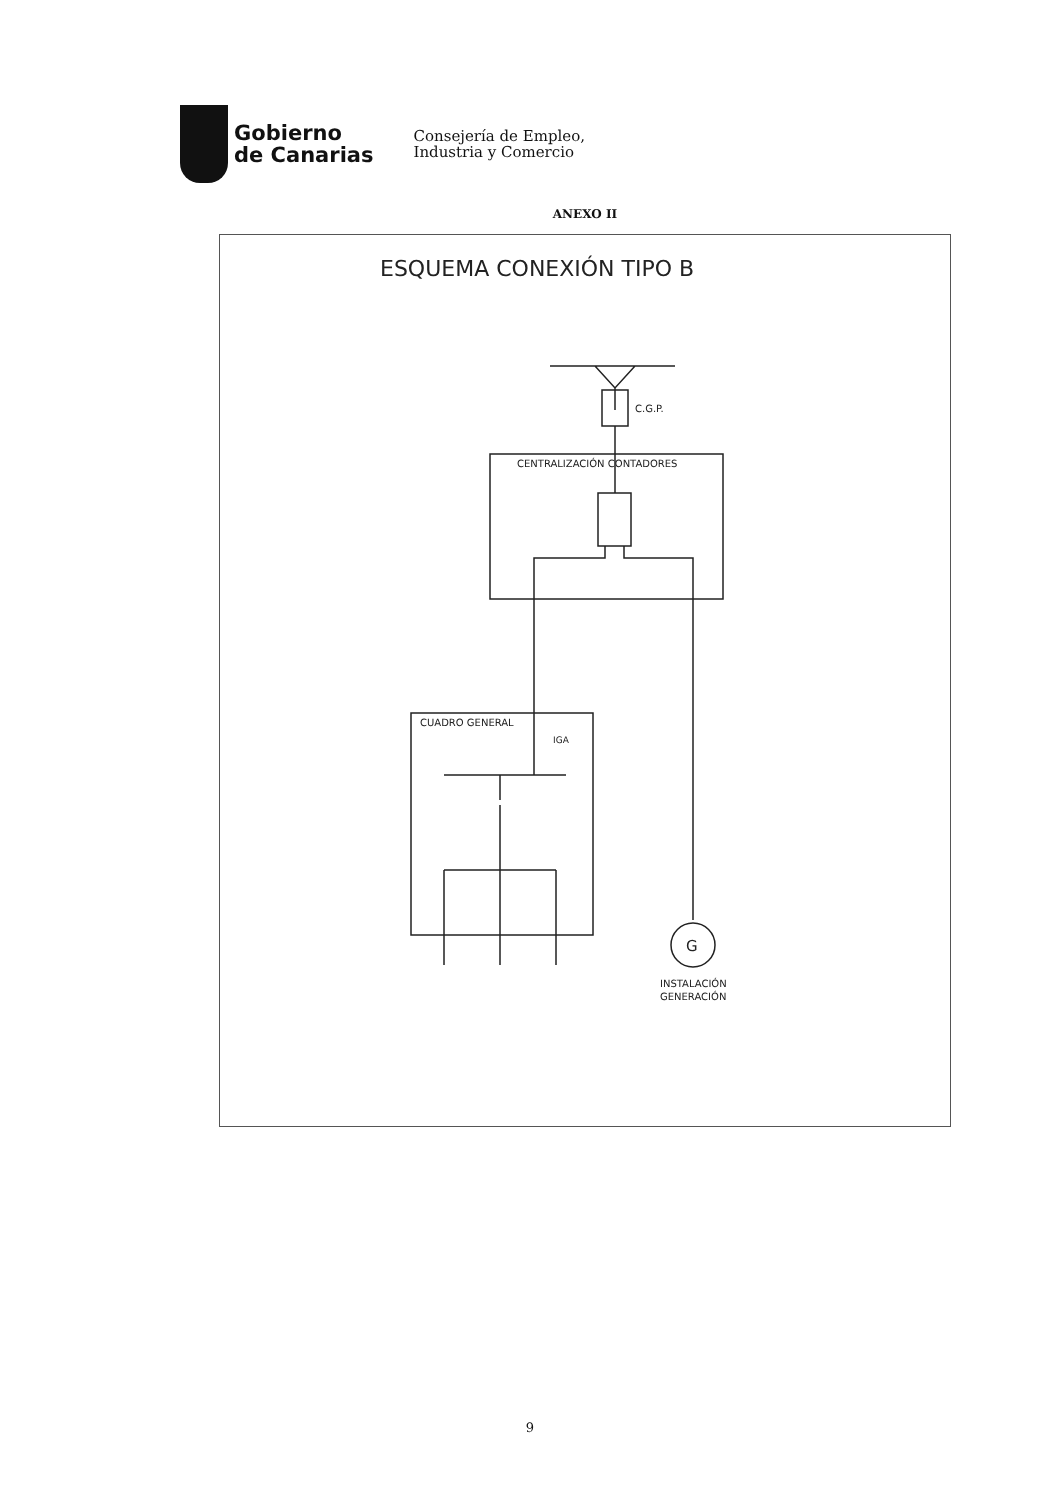Gobierno
de Canarias
Consejería de Empleo,
Industria y Comercio
ANEXO II
ESQUEMA CONEXIÓN TIPO B
C.G.P.
CENTRALIZACIÓN CONTADORES
CUADRO GENERAL
IGA
G
INSTALACIÓN
GENERACIÓN
9